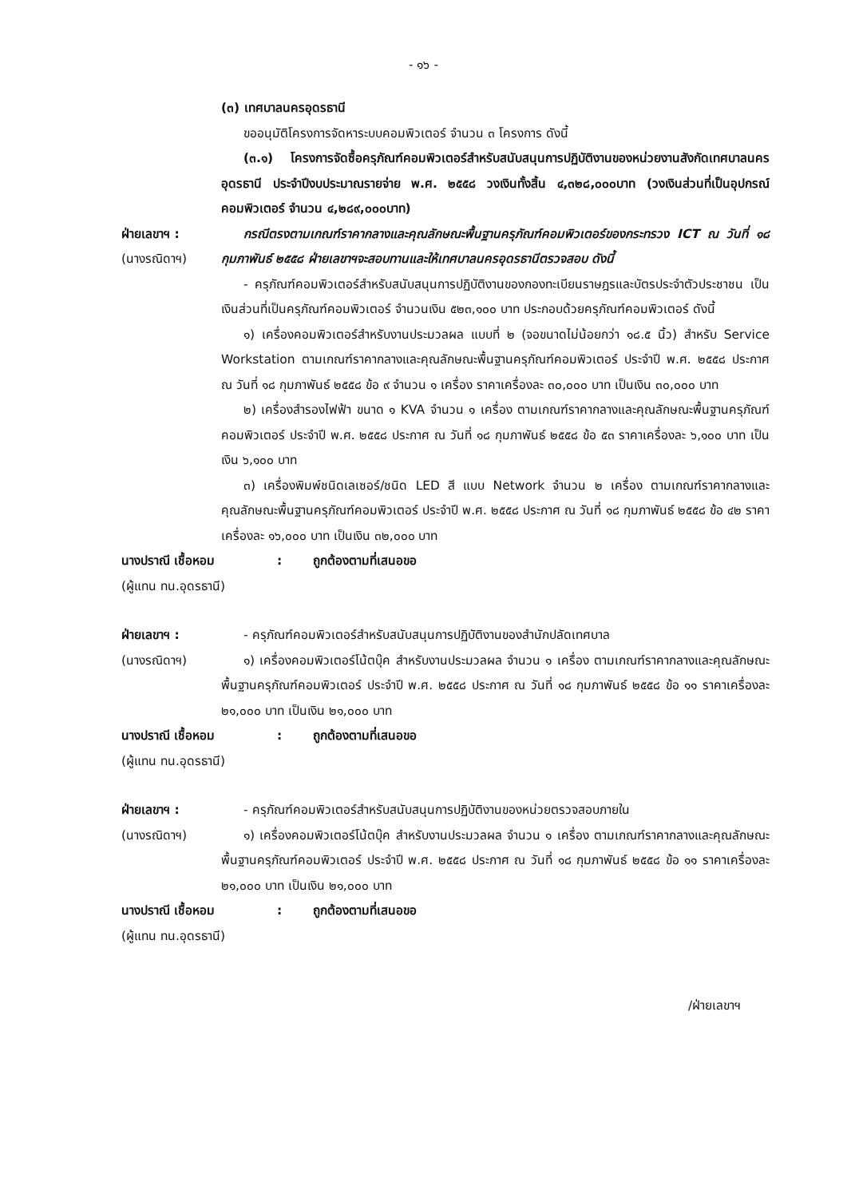- ๑๖ -
(๓) เทศบาลนครอุดรธานี
ขออนุมัติโครงการจัดหาระบบคอมพิวเตอร์ จำนวน ๓ โครงการ ดังนี้
(๓.๑) โครงการจัดซื้อครุภัณฑ์คอมพิวเตอร์สำหรับสนับสนุนการปฏิบัติงานของหน่วยงานสังกัดเทศบาลนครอุดรธานี ประจำปีงบประมาณรายจ่าย พ.ศ. ๒๕๕๘ วงเงินทั้งสิ้น ๔,๓๒๘,๐๐๐บาท (วงเงินส่วนที่เป็นอุปกรณ์คอมพิวเตอร์ จำนวน ๔,๒๘๙,๐๐๐บาท)
ฝ่ายเลขาฯ :
(นางรณิดาฯ)
กรณีตรงตามเกณฑ์ราคากลางและคุณลักษณะพื้นฐานครุภัณฑ์คอมพิวเตอร์ของกระทรวง ICT ณ วันที่ ๑๘ กุมภาพันธ์ ๒๕๕๘ ฝ่ายเลขาฯจะสอบทานและให้เทศบาลนครอุดรธานีตรวจสอบ ดังนี้
- ครุภัณฑ์คอมพิวเตอร์สำหรับสนับสนุนการปฏิบัติงานของกองทะเบียนราษฎรและบัตรประจำตัวประชาชน เป็นเงินส่วนที่เป็นครุภัณฑ์คอมพิวเตอร์ จำนวนเงิน ๕๒๓,๑๐๐ บาท ประกอบด้วยครุภัณฑ์คอมพิวเตอร์ ดังนี้
๑) เครื่องคอมพิวเตอร์สำหรับงานประมวลผล แบบที่ ๒ (จอขนาดไม่น้อยกว่า ๑๘.๕ นิ้ว) สำหรับ Service Workstation ตามเกณฑ์ราคากลางและคุณลักษณะพื้นฐานครุภัณฑ์คอมพิวเตอร์ ประจำปี พ.ศ. ๒๕๕๘ ประกาศ ณ วันที่ ๑๘ กุมภาพันธ์ ๒๕๕๘ ข้อ ๙ จำนวน ๑ เครื่อง ราคาเครื่องละ ๓๐,๐๐๐ บาท เป็นเงิน ๓๐,๐๐๐ บาท
๒) เครื่องสำรองไฟฟ้า ขนาด ๑ KVA จำนวน ๑ เครื่อง ตามเกณฑ์ราคากลางและคุณลักษณะพื้นฐานครุภัณฑ์คอมพิวเตอร์ ประจำปี พ.ศ. ๒๕๕๘ ประกาศ ณ วันที่ ๑๘ กุมภาพันธ์ ๒๕๕๘ ข้อ ๕๓ ราคาเครื่องละ ๖,๑๐๐ บาท เป็นเงิน ๖,๑๐๐ บาท
๓) เครื่องพิมพ์ชนิดเลเซอร์/ชนิด LED สี แบบ Network จำนวน ๒ เครื่อง ตามเกณฑ์ราคากลางและคุณลักษณะพื้นฐานครุภัณฑ์คอมพิวเตอร์ ประจำปี พ.ศ. ๒๕๕๘ ประกาศ ณ วันที่ ๑๘ กุมภาพันธ์ ๒๕๕๘ ข้อ ๔๒ ราคาเครื่องละ ๑๖,๐๐๐ บาท เป็นเงิน ๓๒,๐๐๐ บาท
นางปราณี เชื้อหอม : ถูกต้องตามที่เสนอขอ
(ผู้แทน ทน.อุดรธานี)
ฝ่ายเลขาฯ :
(นางรณิดาฯ)
- ครุภัณฑ์คอมพิวเตอร์สำหรับสนับสนุนการปฏิบัติงานของสำนักปลัดเทศบาล
๑) เครื่องคอมพิวเตอร์โน้ตบุ๊ค สำหรับงานประมวลผล จำนวน ๑ เครื่อง ตามเกณฑ์ราคากลางและคุณลักษณะพื้นฐานครุภัณฑ์คอมพิวเตอร์ ประจำปี พ.ศ. ๒๕๕๘ ประกาศ ณ วันที่ ๑๘ กุมภาพันธ์ ๒๕๕๘ ข้อ ๑๑ ราคาเครื่องละ ๒๑,๐๐๐ บาท เป็นเงิน ๒๑,๐๐๐ บาท
นางปราณี เชื้อหอม : ถูกต้องตามที่เสนอขอ
(ผู้แทน ทน.อุดรธานี)
ฝ่ายเลขาฯ :
(นางรณิดาฯ)
- ครุภัณฑ์คอมพิวเตอร์สำหรับสนับสนุนการปฏิบัติงานของหน่วยตรวจสอบภายใน
๑) เครื่องคอมพิวเตอร์โน้ตบุ๊ค สำหรับงานประมวลผล จำนวน ๑ เครื่อง ตามเกณฑ์ราคากลางและคุณลักษณะพื้นฐานครุภัณฑ์คอมพิวเตอร์ ประจำปี พ.ศ. ๒๕๕๘ ประกาศ ณ วันที่ ๑๘ กุมภาพันธ์ ๒๕๕๘ ข้อ ๑๑ ราคาเครื่องละ ๒๑,๐๐๐ บาท เป็นเงิน ๒๑,๐๐๐ บาท
นางปราณี เชื้อหอม : ถูกต้องตามที่เสนอขอ
(ผู้แทน ทน.อุดรธานี)
/ฝ่ายเลขาฯ